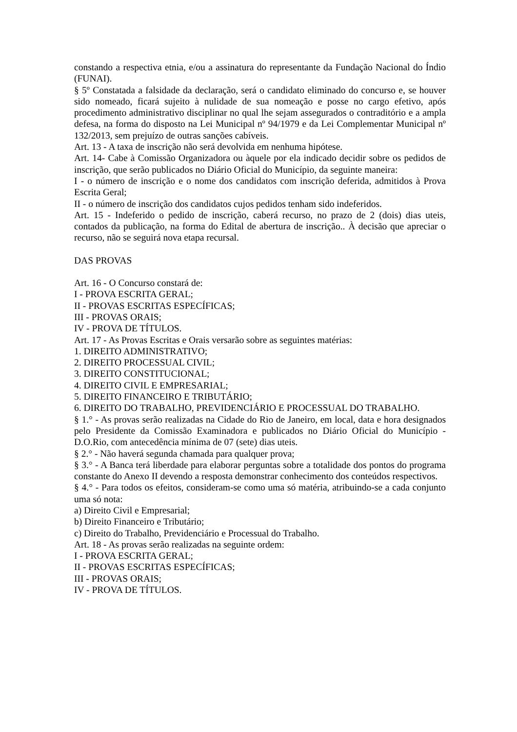constando a respectiva etnia, e/ou a assinatura do representante da Fundação Nacional do Índio (FUNAI).
§ 5º Constatada a falsidade da declaração, será o candidato eliminado do concurso e, se houver sido nomeado, ficará sujeito à nulidade de sua nomeação e posse no cargo efetivo, após procedimento administrativo disciplinar no qual lhe sejam assegurados o contraditório e a ampla defesa, na forma do disposto na Lei Municipal nº 94/1979 e da Lei Complementar Municipal nº 132/2013, sem prejuízo de outras sanções cabíveis.
Art. 13 - A taxa de inscrição não será devolvida em nenhuma hipótese.
Art. 14- Cabe à Comissão Organizadora ou àquele por ela indicado decidir sobre os pedidos de inscrição, que serão publicados no Diário Oficial do Município, da seguinte maneira:
I - o número de inscrição e o nome dos candidatos com inscrição deferida, admitidos à Prova Escrita Geral;
II - o número de inscrição dos candidatos cujos pedidos tenham sido indeferidos.
Art. 15 - Indeferido o pedido de inscrição, caberá recurso, no prazo de 2 (dois) dias uteis, contados da publicação, na forma do Edital de abertura de inscrição.. À decisão que apreciar o recurso, não se seguirá nova etapa recursal.
DAS PROVAS
Art. 16 - O Concurso constará de:
I - PROVA ESCRITA GERAL;
II - PROVAS ESCRITAS ESPECÍFICAS;
III - PROVAS ORAIS;
IV - PROVA DE TÍTULOS.
Art. 17 - As Provas Escritas e Orais versarão sobre as seguintes matérias:
1. DIREITO ADMINISTRATIVO;
2. DIREITO PROCESSUAL CIVIL;
3. DIREITO CONSTITUCIONAL;
4. DIREITO CIVIL E EMPRESARIAL;
5. DIREITO FINANCEIRO E TRIBUTÁRIO;
6. DIREITO DO TRABALHO, PREVIDENCIÁRIO E PROCESSUAL DO TRABALHO.
§ 1.° - As provas serão realizadas na Cidade do Rio de Janeiro, em local, data e hora designados pelo Presidente da Comissão Examinadora e publicados no Diário Oficial do Município - D.O.Rio, com antecedência mínima de 07 (sete) dias uteis.
§ 2.° - Não haverá segunda chamada para qualquer prova;
§ 3.° - A Banca terá liberdade para elaborar perguntas sobre a totalidade dos pontos do programa constante do Anexo II devendo a resposta demonstrar conhecimento dos conteúdos respectivos.
§ 4.° - Para todos os efeitos, consideram-se como uma só matéria, atribuindo-se a cada conjunto uma só nota:
a) Direito Civil e Empresarial;
b) Direito Financeiro e Tributário;
c) Direito do Trabalho, Previdenciário e Processual do Trabalho.
Art. 18 - As provas serão realizadas na seguinte ordem:
I - PROVA ESCRITA GERAL;
II - PROVAS ESCRITAS ESPECÍFICAS;
III - PROVAS ORAIS;
IV - PROVA DE TÍTULOS.